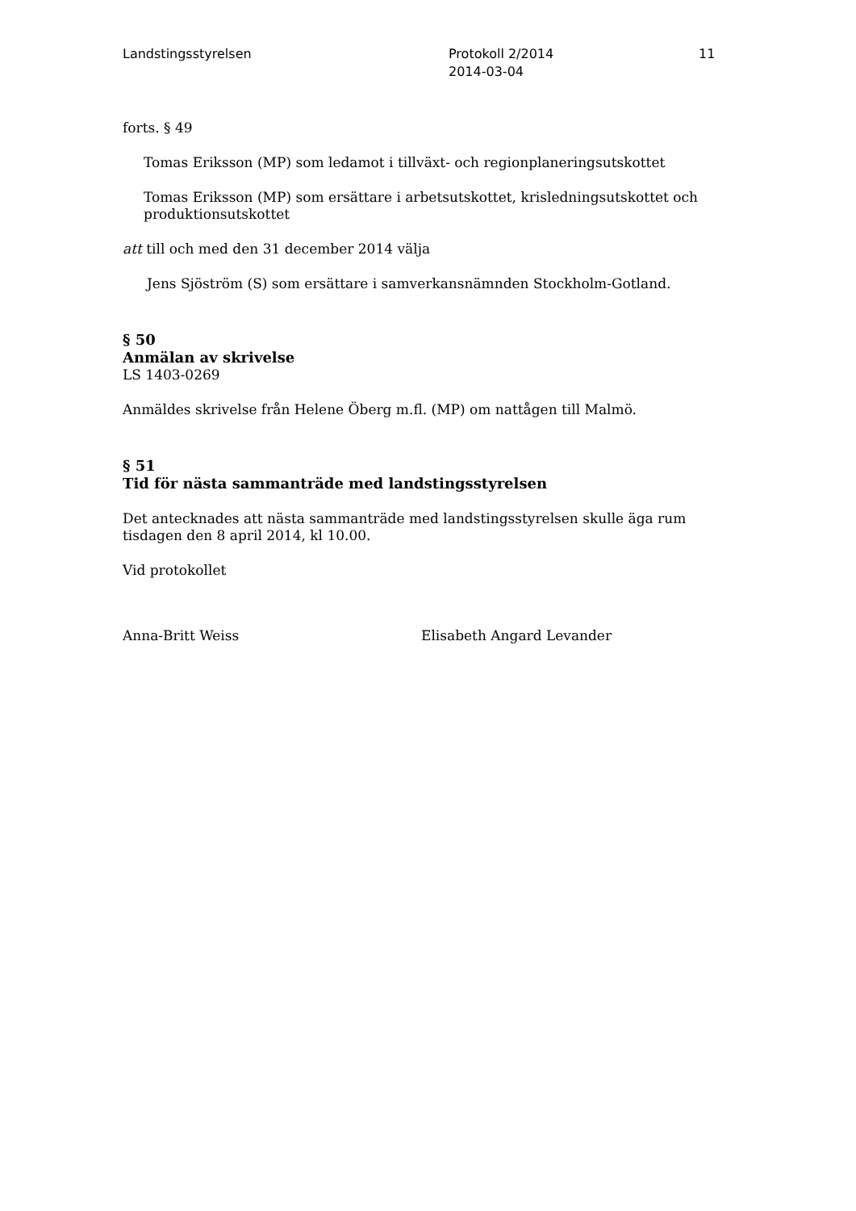Landstingsstyrelsen Protokoll 2/2014
2014-03-04
11
forts. § 49
Tomas Eriksson (MP) som ledamot i tillväxt- och regionplaneringsutskottet
Tomas Eriksson (MP) som ersättare i arbetsutskottet, krisledningsutskottet och produktionsutskottet
att till och med den 31 december 2014 välja
Jens Sjöström (S) som ersättare i samverkansnämnden Stockholm-Gotland.
§ 50
Anmälan av skrivelse
LS 1403-0269
Anmäldes skrivelse från Helene Öberg m.fl. (MP) om nattågen till Malmö.
§ 51
Tid för nästa sammanträde med landstingsstyrelsen
Det antecknades att nästa sammanträde med landstingsstyrelsen skulle äga rum tisdagen den 8 april 2014, kl 10.00.
Vid protokollet
Anna-Britt Weiss Elisabeth Angard Levander